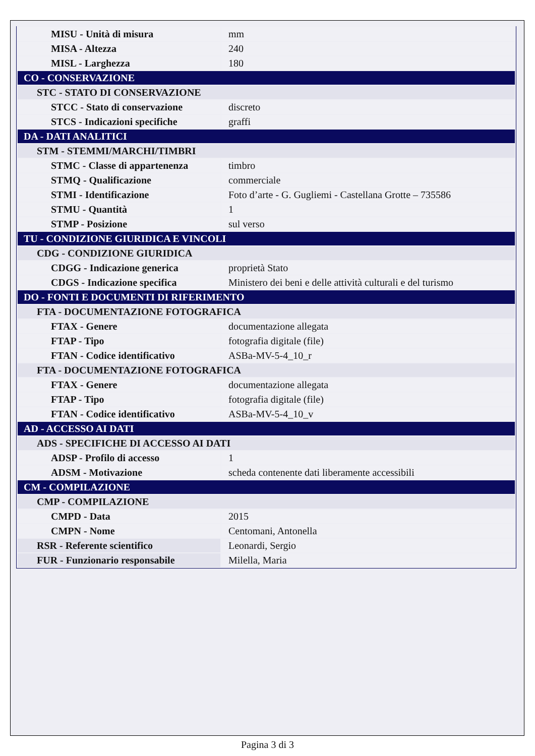| MISU - Unità di misura | mm |
| MISA - Altezza | 240 |
| MISL - Larghezza | 180 |
| CO - CONSERVAZIONE | |
| STC - STATO DI CONSERVAZIONE | |
| STCC - Stato di conservazione | discreto |
| STCS - Indicazioni specifiche | graffi |
| DA - DATI ANALITICI | |
| STM - STEMMI/MARCHI/TIMBRI | |
| STMC - Classe di appartenenza | timbro |
| STMQ - Qualificazione | commerciale |
| STMI - Identificazione | Foto d’arte - G. Gugliemi - Castellana Grotte – 735586 |
| STMU - Quantità | 1 |
| STMP - Posizione | sul verso |
| TU - CONDIZIONE GIURIDICA E VINCOLI | |
| CDG - CONDIZIONE GIURIDICA | |
| CDGG - Indicazione generica | proprietà Stato |
| CDGS - Indicazione specifica | Ministero dei beni e delle attività culturali e del turismo |
| DO - FONTI E DOCUMENTI DI RIFERIMENTO | |
| FTA - DOCUMENTAZIONE FOTOGRAFICA | |
| FTAX - Genere | documentazione allegata |
| FTAP - Tipo | fotografia digitale (file) |
| FTAN - Codice identificativo | ASBa-MV-5-4_10_r |
| FTA - DOCUMENTAZIONE FOTOGRAFICA | |
| FTAX - Genere | documentazione allegata |
| FTAP - Tipo | fotografia digitale (file) |
| FTAN - Codice identificativo | ASBa-MV-5-4_10_v |
| AD - ACCESSO AI DATI | |
| ADS - SPECIFICHE DI ACCESSO AI DATI | |
| ADSP - Profilo di accesso | 1 |
| ADSM - Motivazione | scheda contenente dati liberamente accessibili |
| CM - COMPILAZIONE | |
| CMP - COMPILAZIONE | |
| CMPD - Data | 2015 |
| CMPN - Nome | Centomani, Antonella |
| RSR - Referente scientifico | Leonardi, Sergio |
| FUR - Funzionario responsabile | Milella, Maria |
Pagina 3 di 3